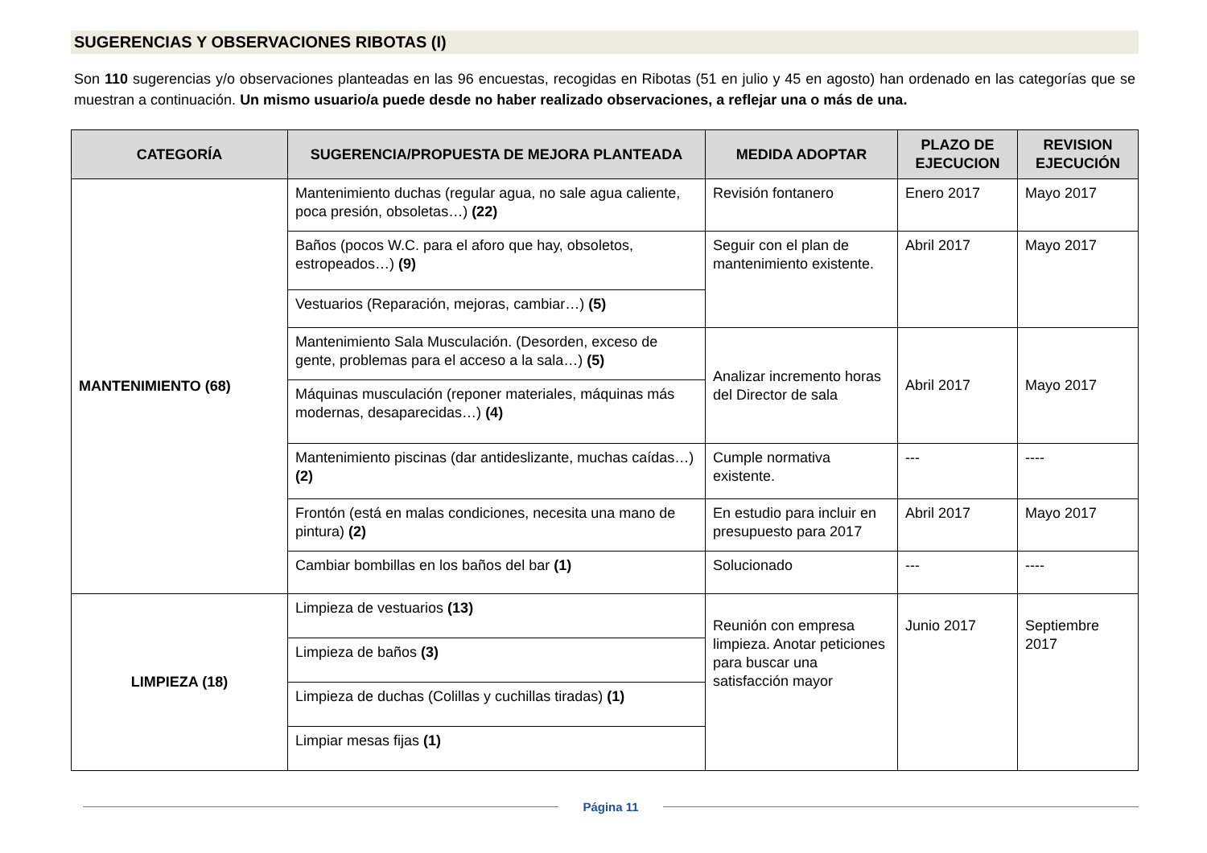SUGERENCIAS Y OBSERVACIONES RIBOTAS (I)
Son 110 sugerencias y/o observaciones planteadas en las 96 encuestas, recogidas en Ribotas (51 en julio y 45 en agosto) han ordenado en las categorías que se muestran a continuación. Un mismo usuario/a puede desde no haber realizado observaciones, a reflejar una o más de una.
| CATEGORÍA | SUGERENCIA/PROPUESTA DE MEJORA PLANTEADA | MEDIDA ADOPTAR | PLAZO DE EJECUCION | REVISION EJECUCIÓN |
| --- | --- | --- | --- | --- |
| MANTENIMIENTO (68) | Mantenimiento duchas (regular agua, no sale agua caliente, poca presión, obsoletas…) (22) | Revisión fontanero | Enero 2017 | Mayo 2017 |
| | Baños (pocos W.C. para el aforo que hay, obsoletos, estropeados…) (9) | Seguir con el plan de mantenimiento existente. | Abril 2017 | Mayo 2017 |
| | Vestuarios (Reparación, mejoras, cambiar…) (5) | | | |
| | Mantenimiento Sala Musculación. (Desorden, exceso de gente, problemas para el acceso a la sala…) (5) | Analizar incremento horas del Director de sala | Abril 2017 | Mayo 2017 |
| | Máquinas musculación (reponer materiales, máquinas más modernas, desaparecidas…) (4) | | | |
| | Mantenimiento piscinas (dar antideslizante, muchas caídas…) (2) | Cumple normativa existente. | --- | ---- |
| | Frontón (está en malas condiciones, necesita una mano de pintura) (2) | En estudio para incluir en presupuesto para 2017 | Abril 2017 | Mayo 2017 |
| | Cambiar bombillas en los baños del bar (1) | Solucionado | --- | ---- |
| LIMPIEZA (18) | Limpieza de vestuarios (13) | Reunión con empresa limpieza. Anotar peticiones para buscar una satisfacción mayor | Junio 2017 | Septiembre 2017 |
| | Limpieza de baños (3) | | | |
| | Limpieza de duchas (Colillas y cuchillas tiradas) (1) | | | |
| | Limpiar mesas fijas (1) | | | |
Página 11